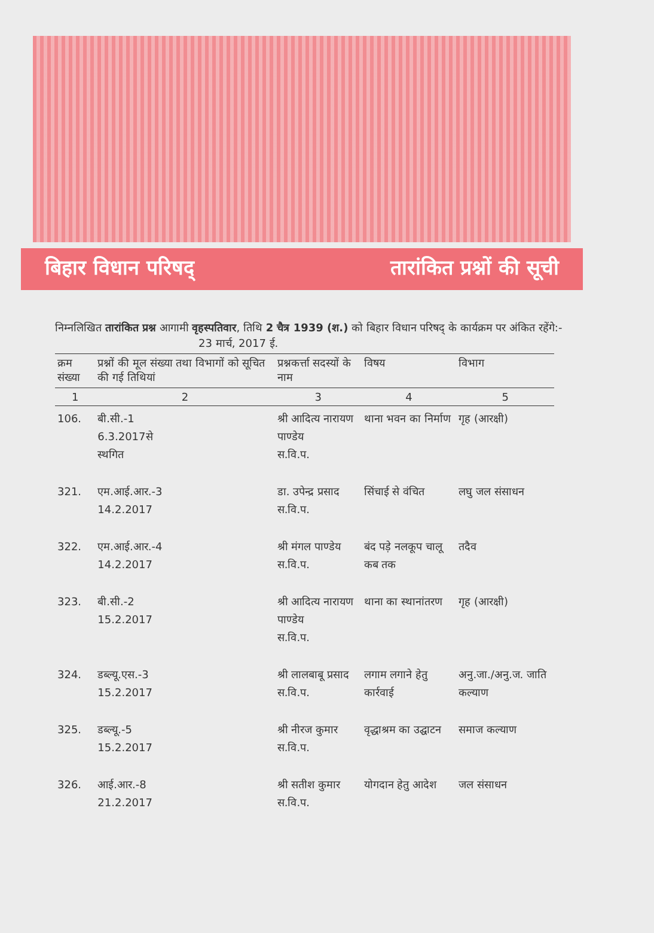बिहार विधान परिषद् तारांकित प्रश्नों की सूची
निम्नलिखित तारांकित प्रश्न आगामी वृहस्पतिवार, तिथि 2 चैत्र 1939 (श.) को बिहार विधान परिषद् के कार्यक्रम पर अंकित रहेंगे:- 23 मार्च, 2017 ई.
| क्रम संख्या | प्रश्नों की मूल संख्या तथा विभागों को सूचित की गई तिथियां | प्रश्नकर्त्ता सदस्यों के नाम | विषय | विभाग |
| --- | --- | --- | --- | --- |
| 1 | 2 | 3 | 4 | 5 |
| 106. | बी.सी.-1 6.3.2017से स्थगित | श्री आदित्य नारायण पाण्डेय स.वि.प. | थाना भवन का निर्माण | गृह (आरक्षी) |
| 321. | एम.आई.आर.-3 14.2.2017 | डा. उपेन्द्र प्रसाद स.वि.प. | सिंचाई से वंचित | लघु जल संसाधन |
| 322. | एम.आई.आर.-4 14.2.2017 | श्री मंगल पाण्डेय स.वि.प. | बंद पड़े नलकूप चालू कब तक | तदैव |
| 323. | बी.सी.-2 15.2.2017 | श्री आदित्य नारायण पाण्डेय स.वि.प. | थाना का स्थानांतरण | गृह (आरक्षी) |
| 324. | डब्ल्यू.एस.-3 15.2.2017 | श्री लालबाबू प्रसाद स.वि.प. | लगाम लगाने हेतु कार्रवाई | अनु.जा./अनु.ज. जाति कल्याण |
| 325. | डब्ल्यू.-5 15.2.2017 | श्री नीरज कुमार स.वि.प. | वृद्धाश्रम का उद्घाटन | समाज कल्याण |
| 326. | आई.आर.-8 21.2.2017 | श्री सतीश कुमार स.वि.प. | योगदान हेतु आदेश | जल संसाधन |